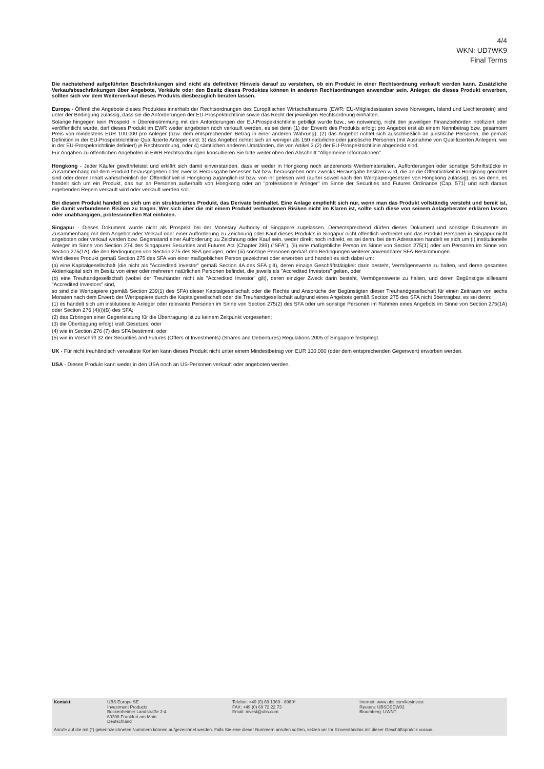4/4
WKN: UD7WK9
Final Terms
Die nachstehend aufgeführten Beschränkungen sind nicht als definitiver Hinweis darauf zu verstehen, ob ein Produkt in einer Rechtsordnung verkauft werden kann. Zusätzliche Verkaufsbeschränkungen über Angebote, Verkäufe oder den Besitz dieses Produktes können in anderen Rechtsordnungen anwendbar sein. Anleger, die dieses Produkt erwerben, sollten sich vor dem Weiterverkauf dieses Produkts diesbezüglich beraten lassen.
Europa - Öffentliche Angebote dieses Produktes innerhalb der Rechtsordnungen des Europäischen Wirtschaftsraums (EWR: EU-Mitgliedsstaaten sowie Norwegen, Island und Liechtenstein) sind unter der Bedingung zulässig, dass sie die Anforderungen der EU-Prospektrichtlinie sowie das Recht der jeweiligen Rechtsordnung einhalten.
Solange hingegen kein Prospekt in Übereinstimmung mit den Anforderungen der EU-Prospektrichtlinie gebilligt wurde bzw., wo notwendig, nicht den jeweiligen Finanzbehörden notifiziert oder veröffentlicht wurde, darf dieses Produkt im EWR weder angeboten noch verkauft werden, es sei denn (1) der Erwerb des Produkts erfolgt pro Angebot erst ab einem Nennbetrag bzw. gesamtem Preis von mindestens EUR 100.000 pro Anleger (bzw. dem entsprechenden Betrag in einer anderen Währung); (2) das Angebot richtet sich ausschließlich an juristische Personen, die gemäß Definition in der EU-Prospektrichtlinie Qualifizierte Anleger sind; 3) das Angebot richtet sich an weniger als 150 natürliche oder juristische Personen (mit Ausnahme von Qualifizierten Anlegern, wie in der EU-Prospektrichtlinie definiert) je Rechtsordnung, oder 4) sämtlichen anderen Umständen, die von Artikel 3 (2) der EU-Prospektrichtlinie abgedeckt sind.
Für Angaben zu öffentlichen Angeboten in EWR-Rechtsordnungen konsultieren Sie bitte weiter oben den Abschnitt "Allgemeine Informationen".
Hongkong - Jeder Käufer gewährleistet und erklärt sich damit einverstanden, dass er weder in Hongkong noch anderenorts Werbematerialien, Aufforderungen oder sonstige Schriftstücke in Zusammenhang mit dem Produkt herausgegeben oder zwecks Herausgabe besessen hat bzw. herausgeben oder zwecks Herausgabe besitzen wird, die an die Öffentlichkeit in Hongkong gerichtet sind oder deren Inhalt wahrscheinlich der Öffentlichkeit in Hongkong zugänglich ist bzw. von ihr gelesen wird (außer soweit nach den Wertpapiergesetzen von Hongkong zulässig), es sei denn, es handelt sich um ein Produkt, das nur an Personen außerhalb von Hongkong oder an "professionelle Anleger" im Sinne der Securities and Futures Ordinance (Cap. 571) und sich daraus ergebenden Regeln verkauft wird oder verkauft werden soll.
Bei diesem Produkt handelt es sich um ein strukturiertes Produkt, das Derivate beinhaltet. Eine Anlage empfiehlt sich nur, wenn man das Produkt vollständig versteht und bereit ist, die damit verbundenen Risiken zu tragen. Wer sich über die mit einem Produkt verbundenen Risiken nicht im Klaren ist, sollte sich diese von seinem Anlageberater erklären lassen oder unabhängigen, professionellen Rat einholen.
Singapur - Dieses Dokument wurde nicht als Prospekt bei der Monetary Authority of Singapore zugelassen. Dementsprechend dürfen dieses Dokument und sonstige Dokumente im Zusammenhang mit dem Angebot oder Verkauf oder einer Aufforderung zu Zeichnung oder Kauf dieses Produkts in Singapur nicht öffentlich verbreitet und das Produkt Personen in Singapur nicht angeboten oder verkauf werden bzw. Gegenstand einer Aufforderung zu Zeichnung oder Kauf sein, weder direkt noch indirekt, es sei denn, bei dem Adressaten handelt es sich um (i) institutionelle Anleger im Sinne von Section 274 des Singapurer Securities and Futures Act (Chapter 289) ("SFA"), (ii) eine maßgebliche Person im Sinne von Section 275(1) oder um Personen im Sinne von Section 275(1A), die den Bedingungen von Section 275 des SFA genügen, oder (iii) sonstige Personen gemäß den Bedingungen weiterer anwendbarer SFA-Bestimmungen.
Wird dieses Produkt gemäß Section 275 des SFA von einer maßgeblichen Person gezeichnet oder erworben und handelt es sich dabei um:
(a) eine Kapitalgesellschaft (die nicht als "Accredited Investor" gemäß Section 4A des SFA gilt), deren einzige Geschäftstätigkeit darin besteht, Vermögenswerte zu halten, und deren gesamtes Aktienkapital sich im Besitz von einer oder mehreren natürlichen Personen befindet, die jeweils als "Accredited Investors" gelten, oder
(b) eine Treuhandgesellschaft (wobei der Treuhänder nicht als "Accredited Investor" gilt), deren einziger Zweck darin besteht, Vermögenswerte zu halten, und deren Begünstigte alllesamt "Accredited Investors" sind,
so sind die Wertpapiere (gemäß Section 239(1) des SFA) dieser Kapitalgesellschaft oder die Rechte und Ansprüche der Begünstigten dieser Treuhandgesellschaft für einen Zeitraum von sechs Monaten nach dem Erwerb der Wertpapiere durch die Kapitalgesellschaft oder die Treuhandgesellschaft aufgrund eines Angebots gemäß Section 275 des SFA nicht übertragbar, es sei denn:
(1) es handelt sich um institutionelle Anleger oder relevante Personen im Sinne von Section 275(2) des SFA oder um sonstige Personen im Rahmen eines Angebots im Sinne von Section 275(1A) oder Section 276 (4)(i)(B) des SFA;
(2) das Erbringen einer Gegenleistung für die Übertragung ist zu keinem Zeitpunkt vorgesehen;
(3) die Übertragung erfolgt kraft Gesetzes; oder
(4) wie in Section 276 (7) des SFA bestimmt; oder
(5) wie in Vorschrift 32 der Securities and Futures (Offers of Investments) (Shares and Debentures) Regulations 2005 of Singapore festgelegt.
UK - Für nicht treuhändisch verwaltete Konten kann dieses Produkt nicht unter einem Mindestbetrag von EUR 100.000 (oder dem entsprechenden Gegenwert) erworben werden.
USA - Dieses Produkt kann weder in den USA noch an US-Personen verkauft oder angeboten werden.
Kontakt: UBS Europe SE
Investment Products
Bockenheimer Landstraße 2-4
60306 Frankfurt am Main
Deutschland
Telefon: +49 (0) 69 1369 - 8989*
FAX: +49 (0) 69 72 22 73
Email: invest@ubs.com
Internet: www.ubs.com/keyinvest
Reuters: UBSDEEW02
Bloomberg: UWNT
Anrufe auf die mit (*) gekennzeichneten Nummern können aufgezeichnet werden. Falls Sie eine dieser Nummern anrufen sollten, setzen wir Ihr Einverständnis mit dieser Geschäftspraktik voraus.